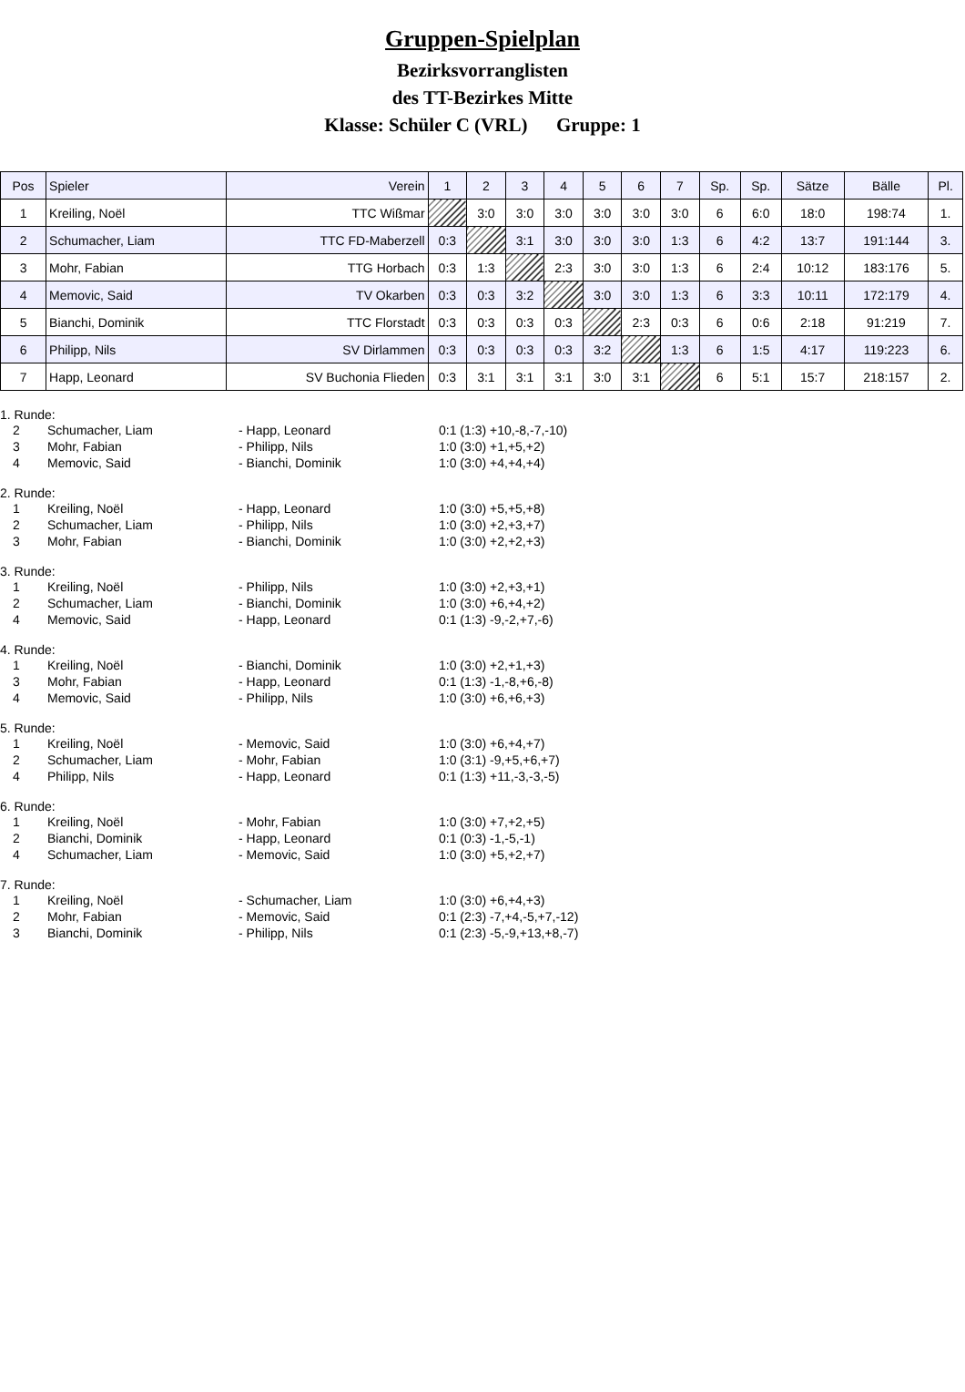Gruppen-Spielplan
Bezirksvorranglisten
des TT-Bezirkes Mitte
Klasse: Schüler C (VRL) Gruppe: 1
| Pos | Spieler | Verein | 1 | 2 | 3 | 4 | 5 | 6 | 7 | Sp. | Sp. | Sätze | Bälle | Pl. |
| --- | --- | --- | --- | --- | --- | --- | --- | --- | --- | --- | --- | --- | --- | --- |
| 1 | Kreiling, Noël | TTC Wißmar | | 3:0 | 3:0 | 3:0 | 3:0 | 3:0 | 3:0 | 6 | 6:0 | 18:0 | 198:74 | 1. |
| 2 | Schumacher, Liam | TTC FD-Maberzell | 0:3 | | 3:1 | 3:0 | 3:0 | 3:0 | 1:3 | 6 | 4:2 | 13:7 | 191:144 | 3. |
| 3 | Mohr, Fabian | TTG Horbach | 0:3 | 1:3 | | 2:3 | 3:0 | 3:0 | 1:3 | 6 | 2:4 | 10:12 | 183:176 | 5. |
| 4 | Memovic, Said | TV Okarben | 0:3 | 0:3 | 3:2 | | 3:0 | 3:0 | 1:3 | 6 | 3:3 | 10:11 | 172:179 | 4. |
| 5 | Bianchi, Dominik | TTC Florstadt | 0:3 | 0:3 | 0:3 | 0:3 | | 2:3 | 0:3 | 6 | 0:6 | 2:18 | 91:219 | 7. |
| 6 | Philipp, Nils | SV Dirlammen | 0:3 | 0:3 | 0:3 | 0:3 | 3:2 | | 1:3 | 6 | 1:5 | 4:17 | 119:223 | 6. |
| 7 | Happ, Leonard | SV Buchonia Flieden | 0:3 | 3:1 | 3:1 | 3:1 | 3:0 | 3:1 | | 6 | 5:1 | 15:7 | 218:157 | 2. |
1. Runde:
| 2 | Schumacher, Liam | - Happ, Leonard | 0:1 (1:3) +10,-8,-7,-10) |
| 3 | Mohr, Fabian | - Philipp, Nils | 1:0 (3:0) +1,+5,+2) |
| 4 | Memovic, Said | - Bianchi, Dominik | 1:0 (3:0) +4,+4,+4) |
2. Runde:
| 1 | Kreiling, Noël | - Happ, Leonard | 1:0 (3:0) +5,+5,+8) |
| 2 | Schumacher, Liam | - Philipp, Nils | 1:0 (3:0) +2,+3,+7) |
| 3 | Mohr, Fabian | - Bianchi, Dominik | 1:0 (3:0) +2,+2,+3) |
3. Runde:
| 1 | Kreiling, Noël | - Philipp, Nils | 1:0 (3:0) +2,+3,+1) |
| 2 | Schumacher, Liam | - Bianchi, Dominik | 1:0 (3:0) +6,+4,+2) |
| 4 | Memovic, Said | - Happ, Leonard | 0:1 (1:3) -9,-2,+7,-6) |
4. Runde:
| 1 | Kreiling, Noël | - Bianchi, Dominik | 1:0 (3:0) +2,+1,+3) |
| 3 | Mohr, Fabian | - Happ, Leonard | 0:1 (1:3) -1,-8,+6,-8) |
| 4 | Memovic, Said | - Philipp, Nils | 1:0 (3:0) +6,+6,+3) |
5. Runde:
| 1 | Kreiling, Noël | - Memovic, Said | 1:0 (3:0) +6,+4,+7) |
| 2 | Schumacher, Liam | - Mohr, Fabian | 1:0 (3:1) -9,+5,+6,+7) |
| 4 | Philipp, Nils | - Happ, Leonard | 0:1 (1:3) +11,-3,-3,-5) |
6. Runde:
| 1 | Kreiling, Noël | - Mohr, Fabian | 1:0 (3:0) +7,+2,+5) |
| 2 | Bianchi, Dominik | - Happ, Leonard | 0:1 (0:3) -1,-5,-1) |
| 4 | Schumacher, Liam | - Memovic, Said | 1:0 (3:0) +5,+2,+7) |
7. Runde:
| 1 | Kreiling, Noël | - Schumacher, Liam | 1:0 (3:0) +6,+4,+3) |
| 2 | Mohr, Fabian | - Memovic, Said | 0:1 (2:3) -7,+4,-5,+7,-12) |
| 3 | Bianchi, Dominik | - Philipp, Nils | 0:1 (2:3) -5,-9,+13,+8,-7) |